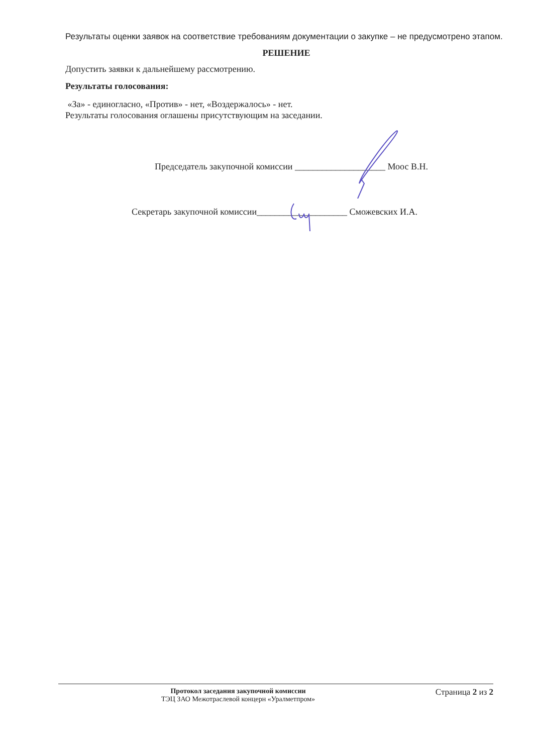Результаты оценки заявок на соответствие требованиям документации о закупке – не предусмотрено этапом.
РЕШЕНИЕ
Допустить заявки к дальнейшему рассмотрению.
Результаты голосования:
«За» - единогласно, «Против» - нет, «Воздержалось» - нет.
Результаты голосования оглашены присутствующим на заседании.
Председатель закупочной комиссии ____________________ Моос В.Н.
Секретарь закупочной комиссии____________________ Сможевских И.А.
Протокол заседания закупочной комиссии
ТЭЦ ЗАО Межотраслевой концерн «Уралметпром»
Страница 2 из 2